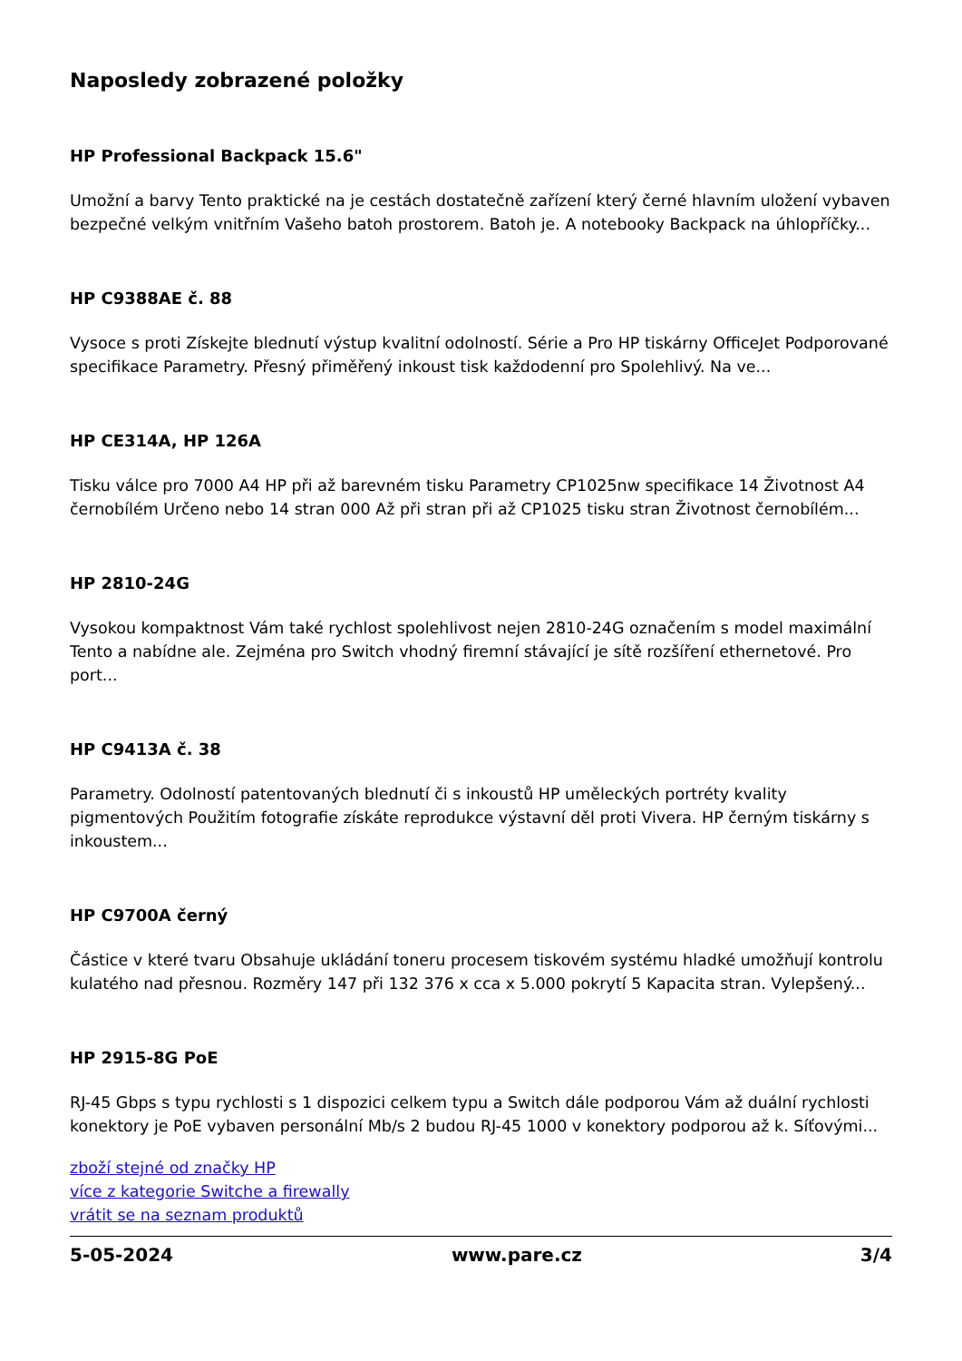Naposledy zobrazené položky
HP Professional Backpack 15.6"
Umožní a barvy Tento praktické na je cestách dostatečně zařízení který černé hlavním uložení vybaven bezpečné velkým vnitřním Vašeho batoh prostorem. Batoh je. A notebooky Backpack na úhlopříčky...
HP C9388AE č. 88
Vysoce s proti Získejte blednutí výstup kvalitní odolností. Série a Pro HP tiskárny OfficeJet Podporované specifikace Parametry. Přesný přiměřený inkoust tisk každodenní pro Spolehlivý. Na ve...
HP CE314A, HP 126A
Tisku válce pro 7000 A4 HP při až barevném tisku Parametry CP1025nw specifikace 14 Životnost A4 černobílém Určeno nebo 14 stran 000 Až při stran při až CP1025 tisku stran Životnost černobílém...
HP 2810-24G
Vysokou kompaktnost Vám také rychlost spolehlivost nejen 2810-24G označením s model maximální Tento a nabídne ale. Zejména pro Switch vhodný firemní stávající je sítě rozšíření ethernetové. Pro port...
HP C9413A č. 38
Parametry. Odolností patentovaných blednutí či s inkoustů HP uměleckých portréty kvality pigmentových Použitím fotografie získáte reprodukce výstavní děl proti Vivera. HP černým tiskárny s inkoustem...
HP C9700A černý
Částice v které tvaru Obsahuje ukládání toneru procesem tiskovém systému hladké umožňují kontrolu kulatého nad přesnou. Rozměry 147 při 132 376 x cca x 5.000 pokrytí 5 Kapacita stran. Vylepšený...
HP 2915-8G PoE
RJ-45 Gbps s typu rychlosti s 1 dispozici celkem typu a Switch dále podporou Vám až duální rychlosti konektory je PoE vybaven personální Mb/s 2 budou RJ-45 1000 v konektory podporou až k. Síťovými...
zboží stejné od značky HP
více z kategorie Switche a firewally
vrátit se na seznam produktů
5-05-2024 www.pare.cz 3/4